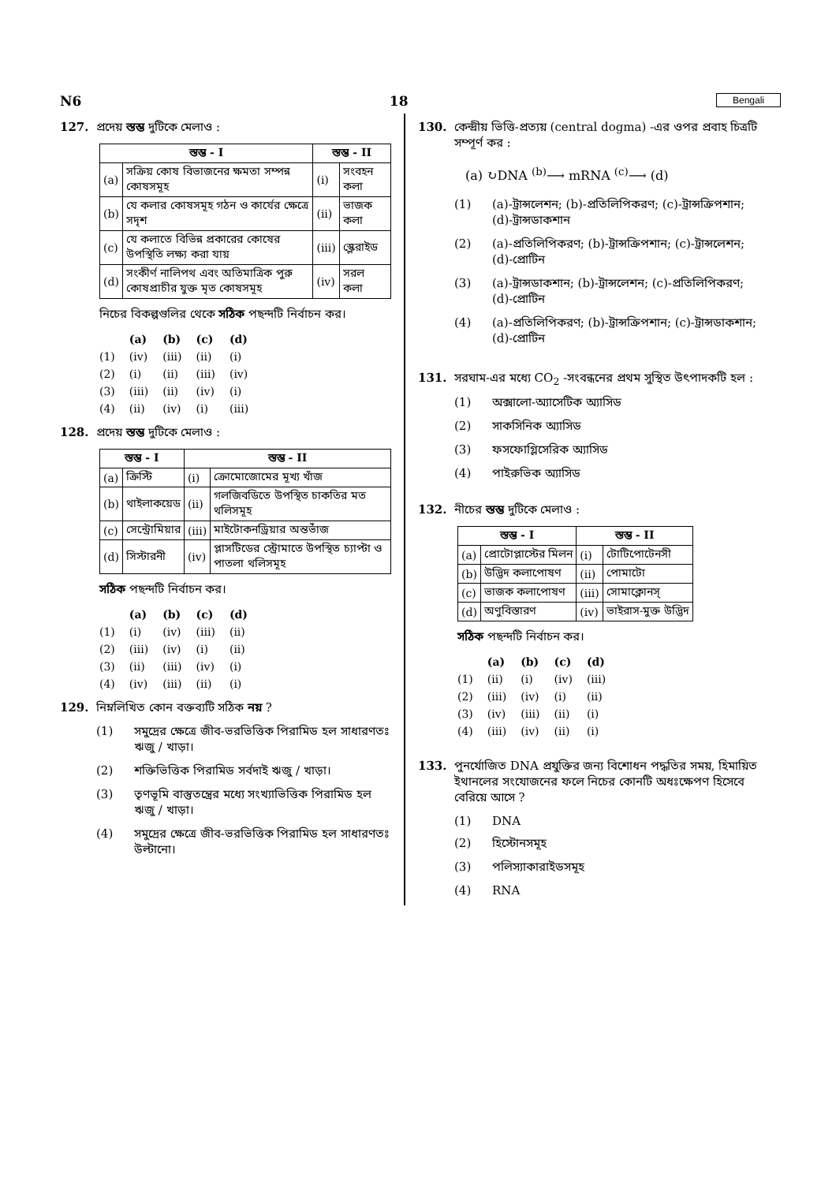N6 18 Bengali
127. প্রদেয় স্তম্ভ দুটিকে মেলাও :
| স্তম্ভ - I | | স্তম্ভ - II | |
| --- | --- | --- | --- |
| (a) | সক্রিয় কোষ বিভাজনের ক্ষমতা সম্পন্ন কোষসমূহ | (i) | সংবহন কলা |
| (b) | যে কলার কোষসমূহ গঠন ও কার্যের ক্ষেত্রে সদৃশ | (ii) | ভাজক কলা |
| (c) | যে কলাতে বিভিন্ন প্রকারের কোষের উপস্থিতি লক্ষ্য করা যায় | (iii) | স্ক্লেরাইড |
| (d) | সংকীর্ণ নালিপথ এবং অতিমাত্রিক পুরু কোষপ্রাচীর যুক্ত মৃত কোষসমূহ | (iv) | সরল কলা |
নিচের বিকল্পগুলির থেকে সঠিক পছন্দটি নির্বাচন কর।
| | (a) | (b) | (c) | (d) |
| --- | --- | --- | --- | --- |
| (1) | (iv) | (iii) | (ii) | (i) |
| (2) | (i) | (ii) | (iii) | (iv) |
| (3) | (iii) | (ii) | (iv) | (i) |
| (4) | (ii) | (iv) | (i) | (iii) |
128. প্রদেয় স্তম্ভ দুটিকে মেলাও :
| স্তম্ভ - I | | স্তম্ভ - II | |
| --- | --- | --- | --- |
| (a) | ক্রিস্টি | (i) | ক্রোমোজোমের মূখ্য খাঁজ |
| (b) | থাইলাকয়েড | (ii) | গলজিবডিতে উপস্থিত চাকতির মত থলিসমূহ |
| (c) | সেন্ট্রোমিয়ার | (iii) | মাইটোকনড্রিয়ার অন্তর্ভাঁজ |
| (d) | সিস্টারনী | (iv) | প্লাসটিডের স্ট্রোমাতে উপস্থিত চ্যাপ্টা ও পাতলা থলিসমূহ |
সঠিক পছন্দটি নির্বাচন কর।
| | (a) | (b) | (c) | (d) |
| --- | --- | --- | --- | --- |
| (1) | (i) | (iv) | (iii) | (ii) |
| (2) | (iii) | (iv) | (i) | (ii) |
| (3) | (ii) | (iii) | (iv) | (i) |
| (4) | (iv) | (iii) | (ii) | (i) |
129. নিম্নলিখিত কোন বক্তব্যটি সঠিক নয় ?
(1) সমুদ্রের ক্ষেত্রে জীব-ভরভিত্তিক পিরামিড হল সাধারণতঃ ঋজু / খাড়া।
(2) শক্তিভিত্তিক পিরামিড সর্বদাই ঋজু / খাড়া।
(3) তৃণভূমি বাস্তুতন্ত্রের মধ্যে সংখ্যাভিত্তিক পিরামিড হল ঋজু / খাড়া।
(4) সমুদ্রের ক্ষেত্রে জীব-ভরভিত্তিক পিরামিড হল সাধারণতঃ উল্টানো।
130. কেন্দ্রীয় ভিত্তি-প্রত্যয় (central dogma) -এর ওপর প্রবাহ চিত্রটি সম্পূর্ণ কর :
(a) ↻DNA <sup>(b)</sup>⟶ mRNA <sup>(c)</sup>⟶ (d)
(1) (a)-ট্রান্সলেশন; (b)-প্রতিলিপিকরণ; (c)-ট্রান্সক্রিপশান; (d)-ট্রান্সডাকশান
(2) (a)-প্রতিলিপিকরণ; (b)-ট্রান্সক্রিপশান; (c)-ট্রান্সলেশন; (d)-প্রোটিন
(3) (a)-ট্রান্সডাকশান; (b)-ট্রান্সলেশন; (c)-প্রতিলিপিকরণ; (d)-প্রোটিন
(4) (a)-প্রতিলিপিকরণ; (b)-ট্রান্সক্রিপশান; (c)-ট্রান্সডাকশান; (d)-প্রোটিন
131. সরঘাম-এর মধ্যে CO<sub>2</sub> -সংবন্ধনের প্রথম সুস্থিত উৎপাদকটি হল :
(1) অক্সালো-অ্যাসেটিক অ্যাসিড
(2) সাকসিনিক অ্যাসিড
(3) ফসফোগ্লিসেরিক অ্যাসিড
(4) পাইরুভিক অ্যাসিড
132. নীচের স্তম্ভ দুটিকে মেলাও :
| স্তম্ভ - I | | স্তম্ভ - II | |
| --- | --- | --- | --- |
| (a) | প্রোটোপ্লাস্টের মিলন | (i) | টোটিপোটেনসী |
| (b) | উদ্ভিদ কলাপোষণ | (ii) | পোমাটো |
| (c) | ভাজক কলাপোষণ | (iii) | সোমাক্লোনস্ |
| (d) | অণুবিস্তারণ | (iv) | ভাইরাস-মুক্ত উদ্ভিদ |
সঠিক পছন্দটি নির্বাচন কর।
| | (a) | (b) | (c) | (d) |
| --- | --- | --- | --- | --- |
| (1) | (ii) | (i) | (iv) | (iii) |
| (2) | (iii) | (iv) | (i) | (ii) |
| (3) | (iv) | (iii) | (ii) | (i) |
| (4) | (iii) | (iv) | (ii) | (i) |
133. পুনর্যোজিত DNA প্রযুক্তির জন্য বিশোধন পদ্ধতির সময়, হিমায়িত ইথানলের সংযোজনের ফলে নিচের কোনটি অধঃক্ষেপণ হিসেবে বেরিয়ে আসে ?
(1) DNA
(2) হিস্টোনসমূহ
(3) পলিস্যাকারাইডসমূহ
(4) RNA